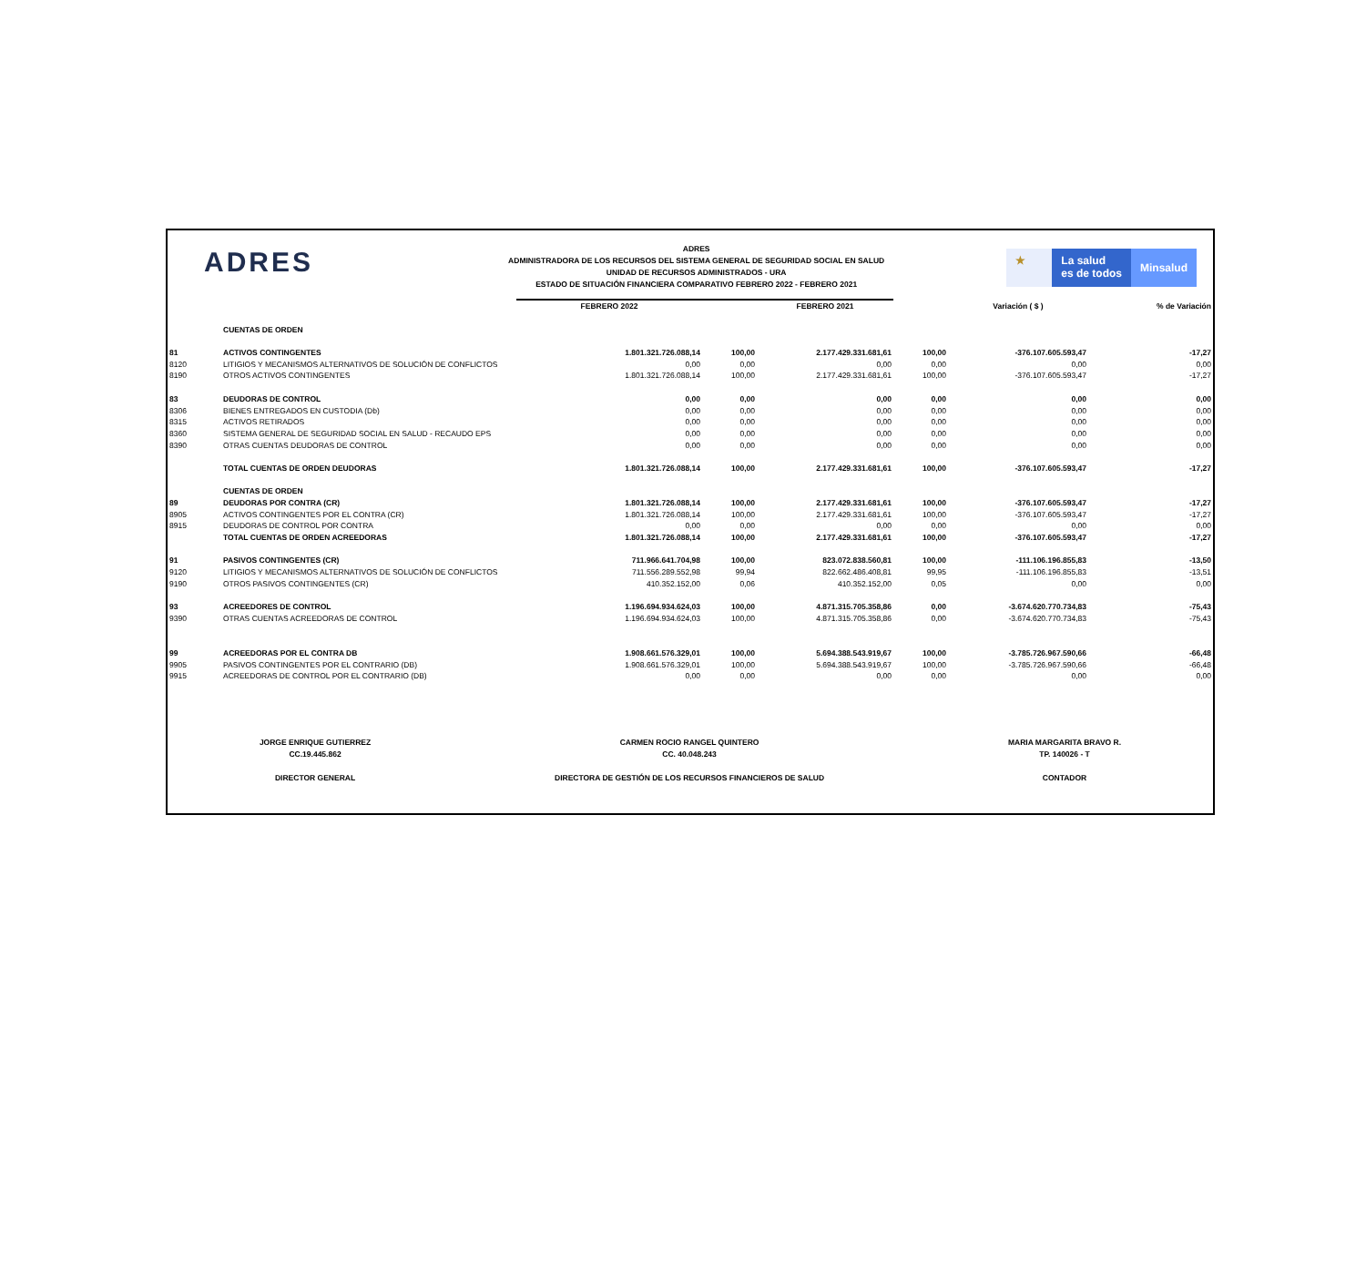ADRES
ADRES
ADMINISTRADORA DE LOS RECURSOS DEL SISTEMA GENERAL DE SEGURIDAD SOCIAL EN SALUD
UNIDAD DE RECURSOS ADMINISTRADOS - URA
ESTADO DE SITUACIÓN FINANCIERA COMPARATIVO FEBRERO 2022 - FEBRERO 2021
★ La salud
es de todos
Minsalud
| | | FEBRERO 2022 | | FEBRERO 2021 | | Variación ( $ ) | % de Variación |
| --- | --- | --- | --- | --- | --- | --- | --- |
| | CUENTAS DE ORDEN | | | | | | |
| 81 | ACTIVOS CONTINGENTES | 1.801.321.726.088,14 | 100,00 | 2.177.429.331.681,61 | 100,00 | -376.107.605.593,47 | -17,27 |
| 8120 | LITIGIOS Y MECANISMOS ALTERNATIVOS DE SOLUCIÓN DE CONFLICTOS | 0,00 | 0,00 | 0,00 | 0,00 | 0,00 | 0,00 |
| 8190 | OTROS ACTIVOS CONTINGENTES | 1.801.321.726.088,14 | 100,00 | 2.177.429.331.681,61 | 100,00 | -376.107.605.593,47 | -17,27 |
| 83 | DEUDORAS DE CONTROL | 0,00 | 0,00 | 0,00 | 0,00 | 0,00 | 0,00 |
| 8306 | BIENES ENTREGADOS EN CUSTODIA (Db) | 0,00 | 0,00 | 0,00 | 0,00 | 0,00 | 0,00 |
| 8315 | ACTIVOS RETIRADOS | 0,00 | 0,00 | 0,00 | 0,00 | 0,00 | 0,00 |
| 8360 | SISTEMA GENERAL DE SEGURIDAD SOCIAL EN SALUD - RECAUDO EPS | 0,00 | 0,00 | 0,00 | 0,00 | 0,00 | 0,00 |
| 8390 | OTRAS CUENTAS DEUDORAS DE CONTROL | 0,00 | 0,00 | 0,00 | 0,00 | 0,00 | 0,00 |
| | TOTAL CUENTAS DE ORDEN DEUDORAS | 1.801.321.726.088,14 | 100,00 | 2.177.429.331.681,61 | 100,00 | -376.107.605.593,47 | -17,27 |
| | CUENTAS DE ORDEN | | | | | | |
| 89 | DEUDORAS POR CONTRA (CR) | 1.801.321.726.088,14 | 100,00 | 2.177.429.331.681,61 | 100,00 | -376.107.605.593,47 | -17,27 |
| 8905 | ACTIVOS CONTINGENTES POR EL CONTRA (CR) | 1.801.321.726.088,14 | 100,00 | 2.177.429.331.681,61 | 100,00 | -376.107.605.593,47 | -17,27 |
| 8915 | DEUDORAS DE CONTROL POR CONTRA | 0,00 | 0,00 | 0,00 | 0,00 | 0,00 | 0,00 |
| | TOTAL CUENTAS DE ORDEN ACREEDORAS | 1.801.321.726.088,14 | 100,00 | 2.177.429.331.681,61 | 100,00 | -376.107.605.593,47 | -17,27 |
| 91 | PASIVOS CONTINGENTES (CR) | 711.966.641.704,98 | 100,00 | 823.072.838.560,81 | 100,00 | -111.106.196.855,83 | -13,50 |
| 9120 | LITIGIOS Y MECANISMOS ALTERNATIVOS DE SOLUCIÓN DE CONFLICTOS | 711.556.289.552,98 | 99,94 | 822.662.486.408,81 | 99,95 | -111.106.196.855,83 | -13,51 |
| 9190 | OTROS PASIVOS CONTINGENTES (CR) | 410.352.152,00 | 0,06 | 410.352.152,00 | 0,05 | 0,00 | 0,00 |
| 93 | ACREEDORES DE CONTROL | 1.196.694.934.624,03 | 100,00 | 4.871.315.705.358,86 | 0,00 | -3.674.620.770.734,83 | -75,43 |
| 9390 | OTRAS CUENTAS ACREEDORAS DE CONTROL | 1.196.694.934.624,03 | 100,00 | 4.871.315.705.358,86 | 0,00 | -3.674.620.770.734,83 | -75,43 |
| 99 | ACREEDORAS POR EL CONTRA DB | 1.908.661.576.329,01 | 100,00 | 5.694.388.543.919,67 | 100,00 | -3.785.726.967.590,66 | -66,48 |
| 9905 | PASIVOS CONTINGENTES POR EL CONTRARIO (DB) | 1.908.661.576.329,01 | 100,00 | 5.694.388.543.919,67 | 100,00 | -3.785.726.967.590,66 | -66,48 |
| 9915 | ACREEDORAS DE CONTROL POR EL CONTRARIO (DB) | 0,00 | 0,00 | 0,00 | 0,00 | 0,00 | 0,00 |
JORGE ENRIQUE GUTIERREZ
CC.19.445.862
DIRECTOR GENERAL
CARMEN ROCIO RANGEL QUINTERO
CC. 40.048.243
DIRECTORA DE GESTIÓN DE LOS RECURSOS FINANCIEROS DE SALUD
MARIA MARGARITA BRAVO R.
TP. 140026 - T
CONTADOR